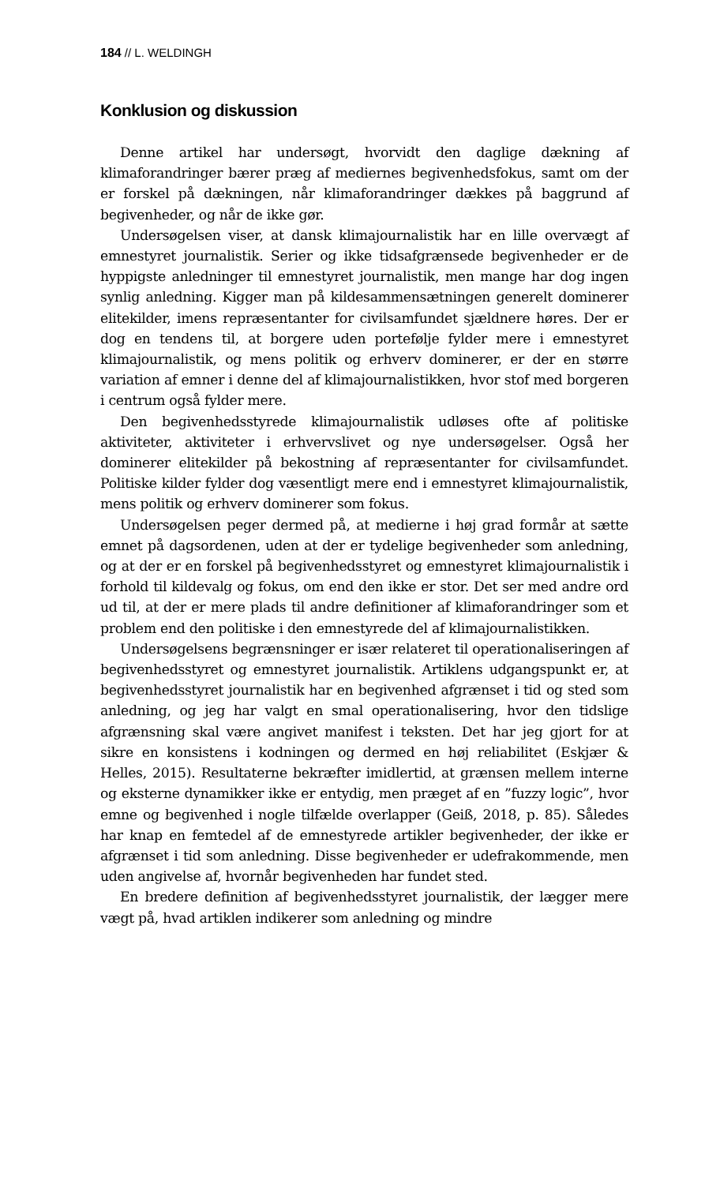184 // L. WELDINGH
Konklusion og diskussion
Denne artikel har undersøgt, hvorvidt den daglige dækning af klimaforandringer bærer præg af mediernes begivenhedsfokus, samt om der er forskel på dækningen, når klimaforandringer dækkes på baggrund af begivenheder, og når de ikke gør.
Undersøgelsen viser, at dansk klimajournalistik har en lille overvægt af emnestyret journalistik. Serier og ikke tidsafgrænsede begivenheder er de hyppigste anledninger til emnestyret journalistik, men mange har dog ingen synlig anledning. Kigger man på kildesammensætningen generelt dominerer elitekilder, imens repræsentanter for civilsamfundet sjældnere høres. Der er dog en tendens til, at borgere uden portefølje fylder mere i emnestyret klimajournalistik, og mens politik og erhverv dominerer, er der en større variation af emner i denne del af klimajournalistikken, hvor stof med borgeren i centrum også fylder mere.
Den begivenhedsstyrede klimajournalistik udløses ofte af politiske aktiviteter, aktiviteter i erhvervslivet og nye undersøgelser. Også her dominerer elitekilder på bekostning af repræsentanter for civilsamfundet. Politiske kilder fylder dog væsentligt mere end i emnestyret klimajournalistik, mens politik og erhverv dominerer som fokus.
Undersøgelsen peger dermed på, at medierne i høj grad formår at sætte emnet på dagsordenen, uden at der er tydelige begivenheder som anledning, og at der er en forskel på begivenhedsstyret og emnestyret klimajournalistik i forhold til kildevalg og fokus, om end den ikke er stor. Det ser med andre ord ud til, at der er mere plads til andre definitioner af klimaforandringer som et problem end den politiske i den emnestyrede del af klimajournalistikken.
Undersøgelsens begrænsninger er især relateret til operationaliseringen af begivenhedsstyret og emnestyret journalistik. Artiklens udgangspunkt er, at begivenhedsstyret journalistik har en begivenhed afgrænset i tid og sted som anledning, og jeg har valgt en smal operationalisering, hvor den tidslige afgrænsning skal være angivet manifest i teksten. Det har jeg gjort for at sikre en konsistens i kodningen og dermed en høj reliabilitet (Eskjær & Helles, 2015). Resultaterne bekræfter imidlertid, at grænsen mellem interne og eksterne dynamikker ikke er entydig, men præget af en ”fuzzy logic”, hvor emne og begivenhed i nogle tilfælde overlapper (Geiß, 2018, p. 85). Således har knap en femtedel af de emnestyrede artikler begivenheder, der ikke er afgrænset i tid som anledning. Disse begivenheder er udefrakommende, men uden angivelse af, hvornår begivenheden har fundet sted.
En bredere definition af begivenhedsstyret journalistik, der lægger mere vægt på, hvad artiklen indikerer som anledning og mindre